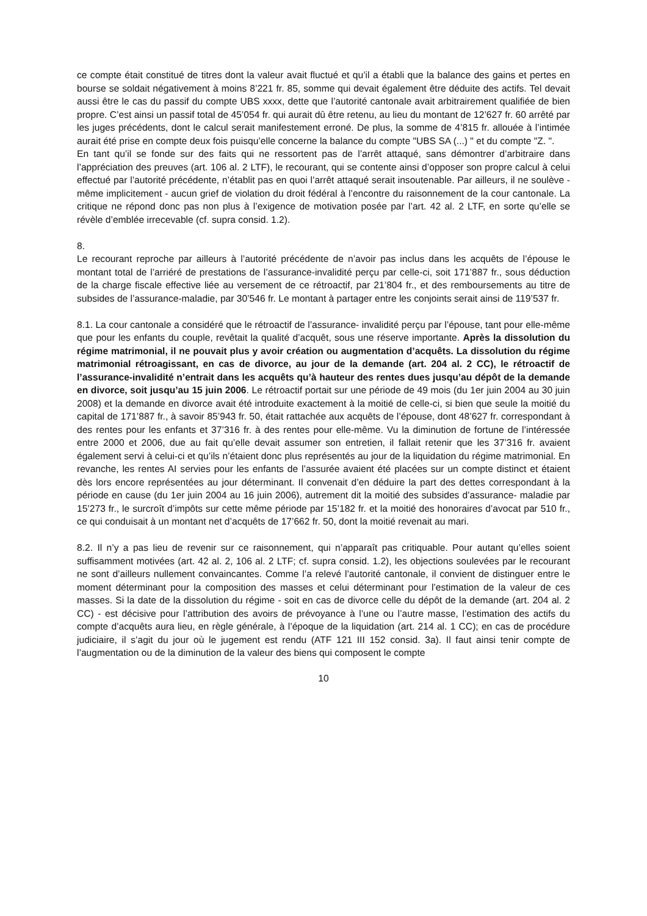ce compte était constitué de titres dont la valeur avait fluctué et qu’il a établi que la balance des gains et pertes en bourse se soldait négativement à moins 8’221 fr. 85, somme qui devait également être déduite des actifs. Tel devait aussi être le cas du passif du compte UBS xxxx, dette que l’autorité cantonale avait arbitrairement qualifiée de bien propre. C’est ainsi un passif total de 45’054 fr. qui aurait dû être retenu, au lieu du montant de 12’627 fr. 60 arrêté par les juges précédents, dont le calcul serait manifestement erroné. De plus, la somme de 4’815 fr. allouée à l’intimée aurait été prise en compte deux fois puisqu’elle concerne la balance du compte "UBS SA (...) " et du compte "Z. ".
En tant qu’il se fonde sur des faits qui ne ressortent pas de l’arrêt attaqué, sans démontrer d’arbitraire dans l’appréciation des preuves (art. 106 al. 2 LTF), le recourant, qui se contente ainsi d’opposer son propre calcul à celui effectué par l’autorité précédente, n’établit pas en quoi l’arrêt attaqué serait insoutenable. Par ailleurs, il ne soulève - même implicitement - aucun grief de violation du droit fédéral à l’encontre du raisonnement de la cour cantonale. La critique ne répond donc pas non plus à l’exigence de motivation posée par l’art. 42 al. 2 LTF, en sorte qu’elle se révèle d’emblée irrecevable (cf. supra consid. 1.2).
8.
Le recourant reproche par ailleurs à l’autorité précédente de n’avoir pas inclus dans les acquêts de l’épouse le montant total de l’arriéré de prestations de l’assurance-invalidité perçu par celle-ci, soit 171’887 fr., sous déduction de la charge fiscale effective liée au versement de ce rétroactif, par 21’804 fr., et des remboursements au titre de subsides de l’assurance-maladie, par 30’546 fr. Le montant à partager entre les conjoints serait ainsi de 119’537 fr.
8.1. La cour cantonale a considéré que le rétroactif de l’assurance- invalidité perçu par l’épouse, tant pour elle-même que pour les enfants du couple, revêtait la qualité d’acquêt, sous une réserve importante. Après la dissolution du régime matrimonial, il ne pouvait plus y avoir création ou augmentation d’acquêts. La dissolution du régime matrimonial rétroagissant, en cas de divorce, au jour de la demande (art. 204 al. 2 CC), le rétroactif de l’assurance-invalidité n’entrait dans les acquêts qu’à hauteur des rentes dues jusqu’au dépôt de la demande en divorce, soit jusqu’au 15 juin 2006. Le rétroactif portait sur une période de 49 mois (du 1er juin 2004 au 30 juin 2008) et la demande en divorce avait été introduite exactement à la moitié de celle-ci, si bien que seule la moitié du capital de 171’887 fr., à savoir 85’943 fr. 50, était rattachée aux acquêts de l’épouse, dont 48’627 fr. correspondant à des rentes pour les enfants et 37’316 fr. à des rentes pour elle-même. Vu la diminution de fortune de l’intéressée entre 2000 et 2006, due au fait qu’elle devait assumer son entretien, il fallait retenir que les 37’316 fr. avaient également servi à celui-ci et qu’ils n’étaient donc plus représentés au jour de la liquidation du régime matrimonial. En revanche, les rentes AI servies pour les enfants de l’assurée avaient été placées sur un compte distinct et étaient dès lors encore représentées au jour déterminant. Il convenait d’en déduire la part des dettes correspondant à la période en cause (du 1er juin 2004 au 16 juin 2006), autrement dit la moitié des subsides d’assurance- maladie par 15’273 fr., le surcroît d’impôts sur cette même période par 15’182 fr. et la moitié des honoraires d’avocat par 510 fr., ce qui conduisait à un montant net d’acquêts de 17’662 fr. 50, dont la moitié revenait au mari.
8.2. Il n’y a pas lieu de revenir sur ce raisonnement, qui n’apparaît pas critiquable. Pour autant qu’elles soient suffisamment motivées (art. 42 al. 2, 106 al. 2 LTF; cf. supra consid. 1.2), les objections soulevées par le recourant ne sont d’ailleurs nullement convaincantes. Comme l’a relevé l’autorité cantonale, il convient de distinguer entre le moment déterminant pour la composition des masses et celui déterminant pour l’estimation de la valeur de ces masses. Si la date de la dissolution du régime - soit en cas de divorce celle du dépôt de la demande (art. 204 al. 2 CC) - est décisive pour l’attribution des avoirs de prévoyance à l’une ou l’autre masse, l’estimation des actifs du compte d’acquêts aura lieu, en règle générale, à l’époque de la liquidation (art. 214 al. 1 CC); en cas de procédure judiciaire, il s’agit du jour où le jugement est rendu (ATF 121 III 152 consid. 3a). Il faut ainsi tenir compte de l’augmentation ou de la diminution de la valeur des biens qui composent le compte
10